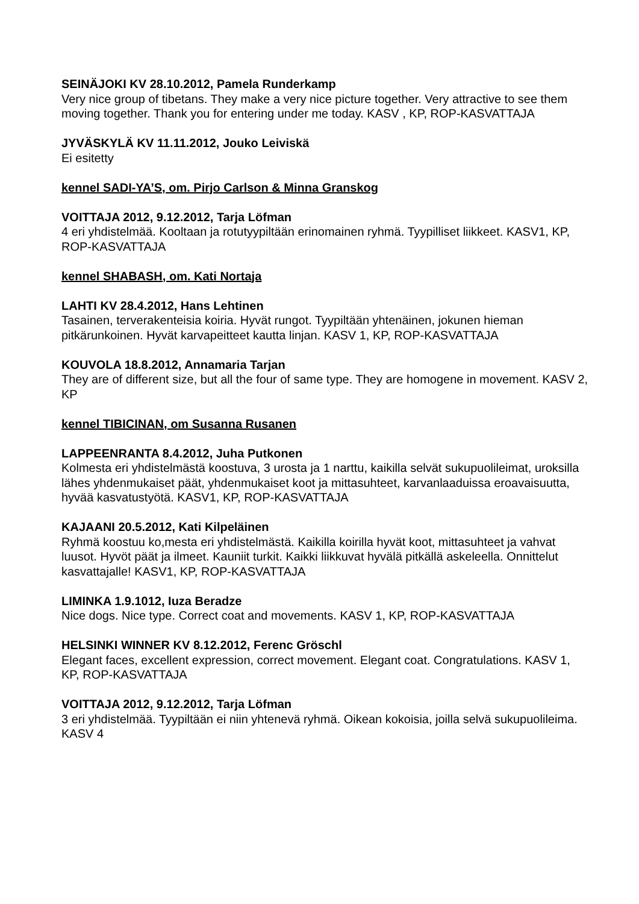SEINÄJOKI KV 28.10.2012, Pamela Runderkamp
Very nice group of tibetans. They make a very nice picture together. Very attractive to see them moving together. Thank you for entering under me today. KASV , KP, ROP-KASVATTAJA
JYVÄSKYLÄ KV 11.11.2012, Jouko Leiviskä
Ei esitetty
kennel SADI-YA’S, om. Pirjo Carlson & Minna Granskog
VOITTAJA 2012, 9.12.2012, Tarja Löfman
4 eri yhdistelmää. Kooltaan ja rotutyypiltään erinomainen ryhmä. Tyypilliset liikkeet. KASV1, KP, ROP-KASVATTAJA
kennel SHABASH, om. Kati Nortaja
LAHTI KV 28.4.2012, Hans Lehtinen
Tasainen, terverakenteisia koiria. Hyvät rungot. Tyypiltään yhtenäinen, jokunen hieman pitkärunkoinen. Hyvät karvapeitteet kautta linjan. KASV 1, KP, ROP-KASVATTAJA
KOUVOLA 18.8.2012, Annamaria Tarjan
They are of different size, but all the four of same type. They are homogene in movement. KASV 2, KP
kennel TIBICINAN, om Susanna Rusanen
LAPPEENRANTA 8.4.2012, Juha Putkonen
Kolmesta eri yhdistelmästä koostuva, 3 urosta ja 1 narttu, kaikilla selvät sukupuolileimat, uroksilla lähes yhdenmukaiset päät, yhdenmukaiset koot ja mittasuhteet, karvanlaaduissa eroavaisuutta, hyvää kasvatustyötä. KASV1, KP, ROP-KASVATTAJA
KAJAANI 20.5.2012, Kati Kilpeläinen
Ryhmä koostuu ko,mesta eri yhdistelmästä. Kaikilla koirilla hyvät koot, mittasuhteet ja vahvat luusot. Hyvöt päät ja ilmeet. Kauniit turkit. Kaikki liikkuvat hyvälä pitkällä askeleella. Onnittelut kasvattajalle! KASV1, KP, ROP-KASVATTAJA
LIMINKA 1.9.1012, Iuza Beradze
Nice dogs. Nice type. Correct coat and movements. KASV 1, KP, ROP-KASVATTAJA
HELSINKI WINNER KV 8.12.2012, Ferenc Gröschl
Elegant faces, excellent expression, correct movement. Elegant coat. Congratulations. KASV 1, KP, ROP-KASVATTAJA
VOITTAJA 2012, 9.12.2012, Tarja Löfman
3 eri yhdistelmää. Tyypiltään ei niin yhtenevä ryhmä. Oikean kokoisia, joilla selvä sukupuolileima. KASV 4